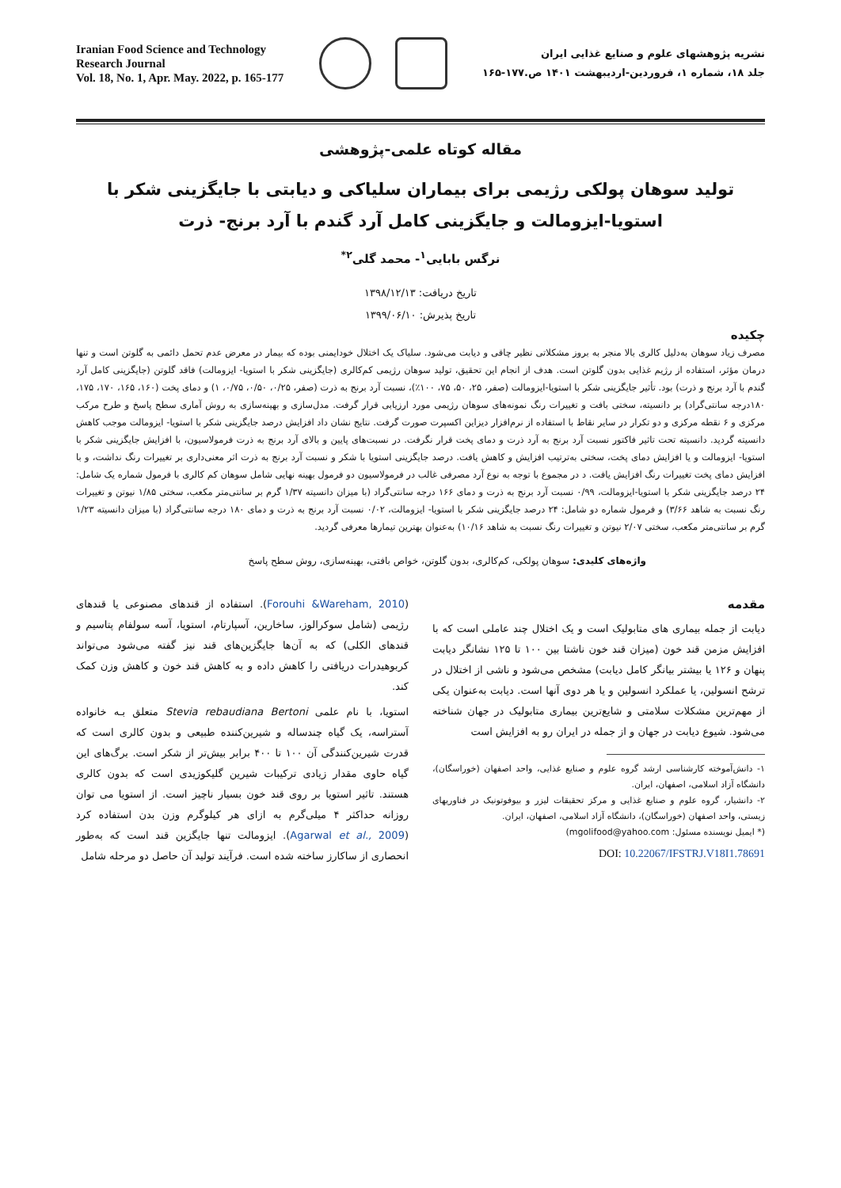Iranian Food Science and Technology
Research Journal
Vol. 18, No. 1, Apr. May. 2022, p. 165-177
نشریه پژوهشهای علوم و صنایع غذایی ایران
جلد ۱۸، شماره ۱، فروردین-اردیبهشت ۱۴۰۱ ص.۱۷۷-۱۶۵
مقاله کوتاه علمی-پژوهشی
تولید سوهان پولکی رژیمی برای بیماران سلیاکی و دیابتی با جایگزینی شکر با
استویا-ایزومالت و جایگزینی کامل آرد گندم با آرد برنج- ذرت
نرگس بابایی<sup>۱</sup>- محمد گلی<sup>۲*</sup>
تاریخ دریافت: ۱۳۹۸/۱۲/۱۳
تاریخ پذیرش: ۱۳۹۹/۰۶/۱۰
چکیده
مصرف زیاد سوهان به‌دلیل کالری بالا منجر به بروز مشکلاتی نظیر چاقی و دیابت می‌شود. سلیاک یک اختلال خودایمنی بوده که بیمار در معرض عدم تحمل دائمی به گلوتن است و تنها درمان مؤثر، استفاده از رژیم غذایی بدون گلوتن است. هدف از انجام این تحقیق، تولید سوهان رژیمی کم‌کالری (جایگزینی شکر با استویا- ایزومالت) فاقد گلوتن (جایگزینی کامل آرد گندم با آرد برنج و ذرت) بود. تأثیر جایگزینی شکر با استویا-ایزومالت (صفر، ۲۵، ۵۰، ۷۵، ۱۰۰٪)، نسبت آرد برنج به ذرت (صفر، ۰/۲۵، ۰/۵۰، ۰/۷۵، ۱) و دمای پخت (۱۶۰، ۱۶۵، ۱۷۰، ۱۷۵، ۱۸۰درجه سانتی‌گراد) بر دانسیته، سختی بافت و تغییرات رنگ نمونه‌های سوهان رژیمی مورد ارزیابی قرار گرفت. مدل‌سازی و بهینه‌سازی به روش آماری سطح پاسخ و طرح مرکب مرکزی و ۶ نقطه مرکزی و دو تکرار در سایر نقاط با استفاده از نرم‌افزار دیزاین اکسپرت صورت گرفت. نتایج نشان داد افزایش درصد جایگزینی شکر با استویا- ایزومالت موجب کاهش دانسیته گردید. دانسیته تحت تاثیر فاکتور نسبت آرد برنج به آرد ذرت و دمای پخت قرار نگرفت. در نسبت‌های پایین و بالای آرد برنج به ذرت فرمولاسیون، با افزایش جایگزینی شکر با استویا- ایزومالت و یا افزایش دمای پخت، سختی به‌ترتیب افزایش و کاهش یافت. درصد جایگزینی استویا با شکر و نسبت آرد برنج به ذرت اثر معنی‌داری بر تغییرات رنگ نداشت، و با افزایش دمای پخت تغییرات رنگ افزایش یافت. د در مجموع با توجه به نوع آرد مصرفی غالب در فرمولاسیون دو فرمول بهینه نهایی شامل سوهان کم کالری با فرمول شماره یک شامل: ۲۴ درصد جایگزینی شکر با استویا-ایزومالت، ۰/۹۹ نسبت آرد برنج به ذرت و دمای ۱۶۶ درجه سانتی‌گراد (با میزان دانسیته ۱/۳۷ گرم بر سانتی‌متر مکعب، سختی ۱/۸۵ نیوتن و تغییرات رنگ نسبت به شاهد ۳/۶۶) و فرمول شماره دو شامل: ۲۴ درصد جایگزینی شکر با استویا- ایزومالت، ۰/۰۲ نسبت آرد برنج به ذرت و دمای ۱۸۰ درجه سانتی‌گراد (با میزان دانسیته ۱/۲۳ گرم بر سانتی‌متر مکعب، سختی ۲/۰۷ نیوتن و تغییرات رنگ نسبت به شاهد ۱۰/۱۶) به‌عنوان بهترین تیمارها معرفی گردید.
واژه‌های کلیدی: سوهان پولکی، کم‌کالری، بدون گلوتن، خواص بافتی، بهینه‌سازی، روش سطح پاسخ
مقدمه
دیابت از جمله بیماری های متابولیک است و یک اختلال چند عاملی است که با افزایش مزمن قند خون (میزان قند خون ناشتا بین ۱۰۰ تا ۱۲۵ نشانگر دیابت پنهان و ۱۲۶ یا بیشتر بیانگر کامل دیابت) مشخص می‌شود و ناشی از اختلال در ترشح انسولین، یا عملکرد انسولین و یا هر دوی آنها است. دیابت به‌عنوان یکی از مهم‌ترین مشکلات سلامتی و شایع‌ترین بیماری متابولیک در جهان شناخته می‌شود. شیوع دیابت در جهان و از جمله در ایران رو به افزایش است
۱- دانش‌آموخته کارشناسی ارشد گروه علوم و صنایع غذایی، واحد اصفهان (خوراسگان)، دانشگاه آزاد اسلامی، اصفهان، ایران.
۲- دانشیار، گروه علوم و صنایع غذایی و مرکز تحقیقات لیزر و بیوفوتونیک در فناوریهای زیستی، واحد اصفهان (خوراسگان)، دانشگاه آزاد اسلامی، اصفهان، ایران.
(* ایمیل نویسنده مسئول: mgolifood@yahoo.com)
DOI: 10.22067/IFSTRJ.V18I1.78691
(Forouhi &Wareham, 2010). استفاده از قندهای مصنوعی یا قندهای رژیمی (شامل سوکرالوز، ساخارین، آسپارتام، استویا، آسه سولفام پتاسیم و قندهای الکلی) که به آن‌ها جایگزین‌های قند نیز گفته می‌شود می‌تواند کربوهیدرات دریافتی را کاهش داده و به کاهش قند خون و کاهش وزن کمک کند.
استویا، با نام علمی Stevia rebaudiana Bertoni متعلق بـه خانواده آستراسه، یک گیاه چندساله و شیرین‌کننده طبیعی و بدون کالری است که قدرت شیرین‌کنندگی آن ۱۰۰ تا ۴۰۰ برابر بیش‌تر از شکر است. برگ‌های این گیاه حاوی مقدار زیادی ترکیبات شیرین گلیکوزیدی است که بدون کالری هستند. تاثیر استویا بر روی قند خون بسیار ناچیز است. از استویا می توان روزانه حداکثر ۴ میلی‌گرم به ازای هر کیلوگرم وزن بدن استفاده کرد (Agarwal et al., 2009). ایزومالت تنها جایگزین قند است که به‌طور انحصاری از ساکارز ساخته شده است. فرآیند تولید آن حاصل دو مرحله شامل